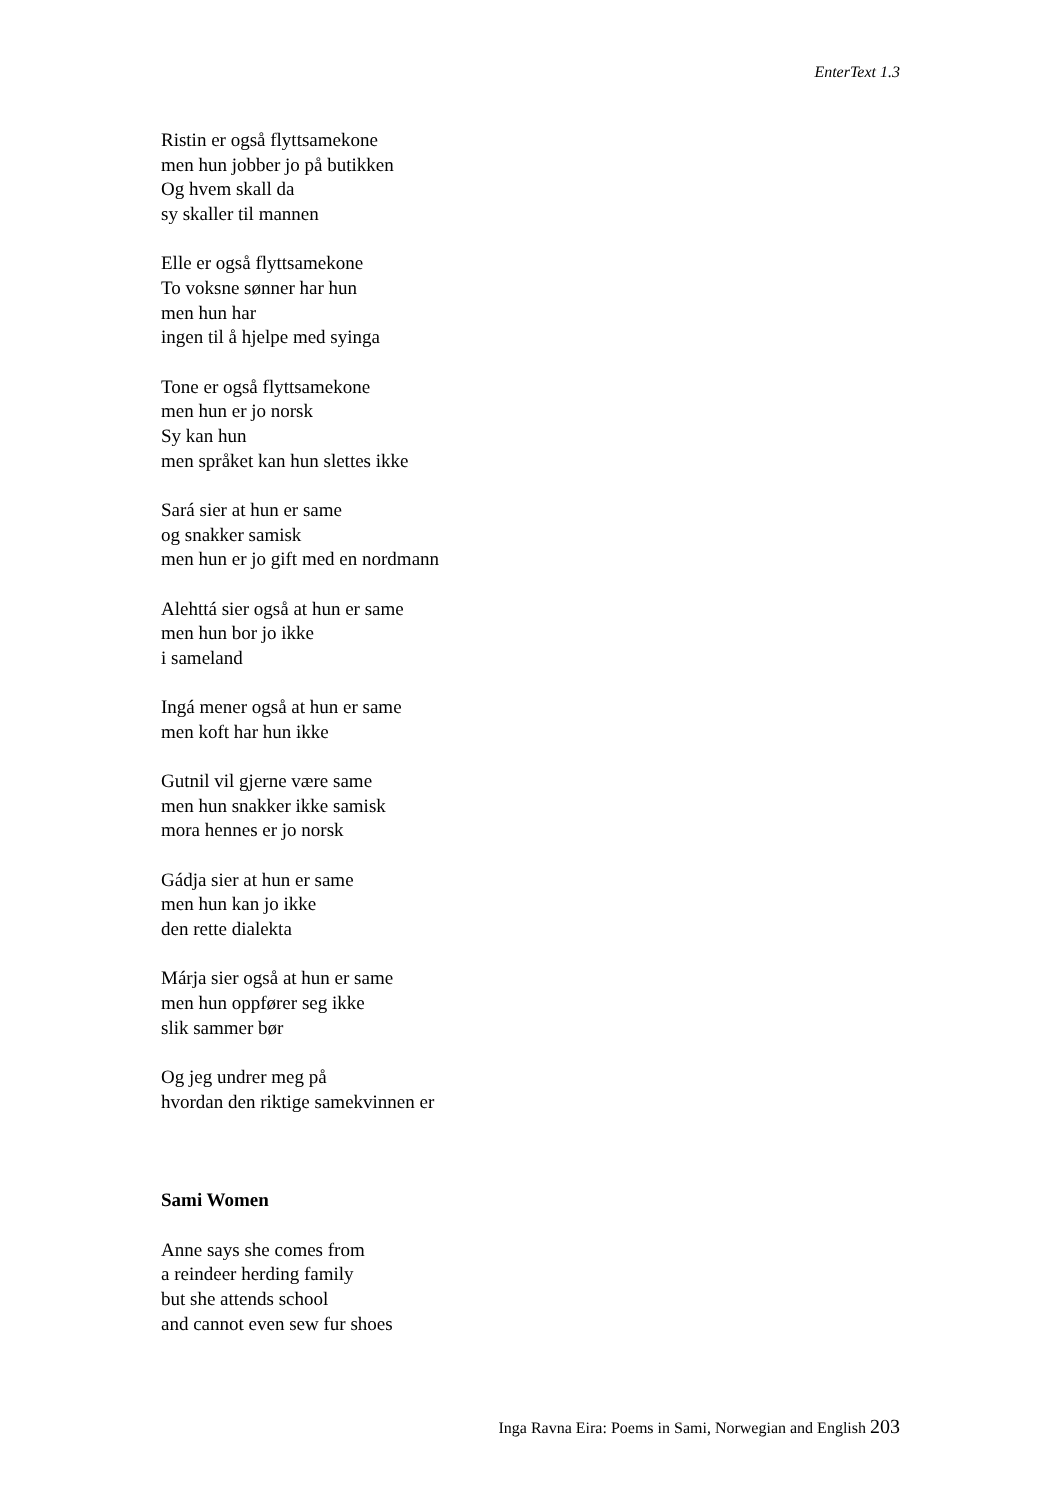EnterText 1.3
Ristin er også flyttsamekone
men hun jobber jo på butikken
Og hvem skall da
sy skaller til mannen
Elle er også flyttsamekone
To voksne sønner har hun
men hun har
ingen til å hjelpe med syinga
Tone er også flyttsamekone
men hun er jo norsk
Sy kan hun
men språket kan hun slettes ikke
Sará sier at hun er same
og snakker samisk
men hun er jo gift med en nordmann
Alehttá sier også at hun er same
men hun bor jo ikke
i sameland
Ingá mener også at hun er same
men koft har hun ikke
Gutnil vil gjerne være same
men hun snakker ikke samisk
mora hennes er jo norsk
Gádja sier at hun er same
men hun kan jo ikke
den rette dialekta
Márja sier også at hun er same
men hun oppfører seg ikke
slik sammer bør
Og jeg undrer meg på
hvordan den riktige samekvinnen er
Sami Women
Anne says she comes from
a reindeer herding family
but she attends school
and cannot even sew fur shoes
Inga Ravna Eira: Poems in Sami, Norwegian and English 203